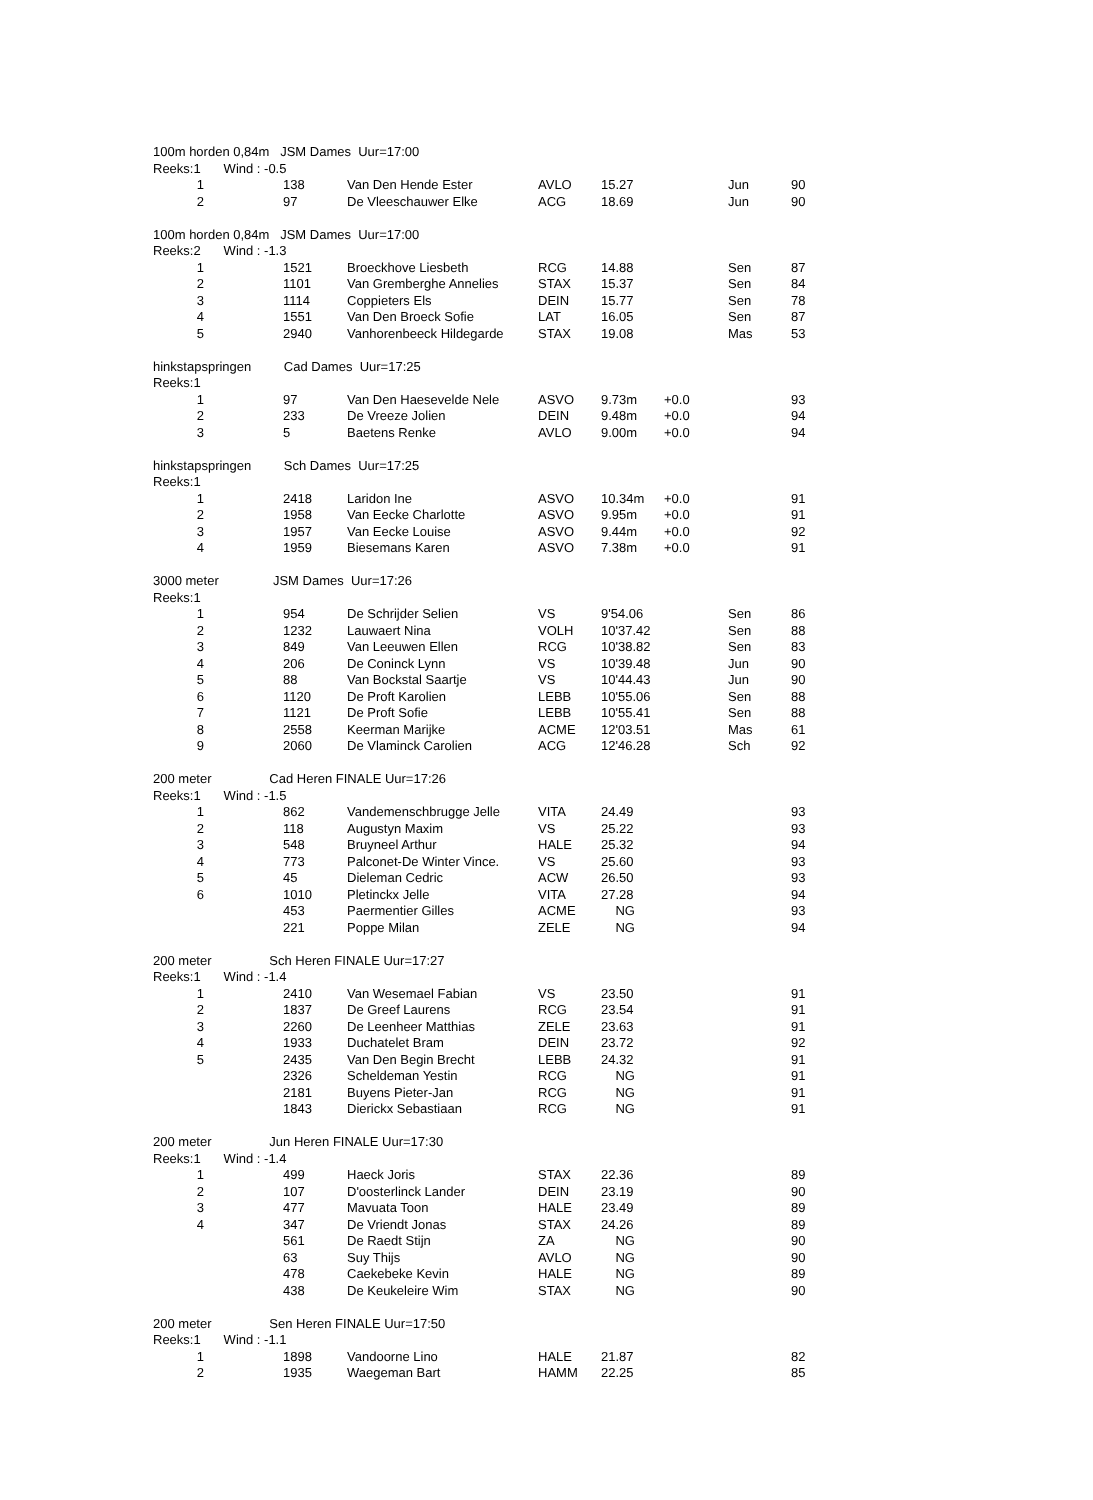| 100m horden 0,84m JSM Dames Uur=17:00 | | | | | | | | |
| Reeks:1 | Wind : -0.5 | | | | | | | |
| 1 | | 138 | Van Den Hende Ester | AVLO | 15.27 | | Jun | 90 |
| 2 | | 97 | De Vleeschauwer Elke | ACG | 18.69 | | Jun | 90 |
| 100m horden 0,84m JSM Dames Uur=17:00 | | | | | | | | |
| Reeks:2 | Wind : -1.3 | | | | | | | |
| 1 | | 1521 | Broeckhove Liesbeth | RCG | 14.88 | | Sen | 87 |
| 2 | | 1101 | Van Gremberghe Annelies | STAX | 15.37 | | Sen | 84 |
| 3 | | 1114 | Coppieters Els | DEIN | 15.77 | | Sen | 78 |
| 4 | | 1551 | Van Den Broeck Sofie | LAT | 16.05 | | Sen | 87 |
| 5 | | 2940 | Vanhorenbeeck Hildegarde | STAX | 19.08 | | Mas | 53 |
| hinkstapspringen Cad Dames Uur=17:25 | | | | | | | | |
| Reeks:1 | | | | | | | | |
| 1 | | 97 | Van Den Haesevelde Nele | ASVO | 9.73m | +0.0 | | 93 |
| 2 | | 233 | De Vreeze Jolien | DEIN | 9.48m | +0.0 | | 94 |
| 3 | | 5 | Baetens Renke | AVLO | 9.00m | +0.0 | | 94 |
| hinkstapspringen Sch Dames Uur=17:25 | | | | | | | | |
| Reeks:1 | | | | | | | | |
| 1 | | 2418 | Laridon Ine | ASVO | 10.34m | +0.0 | | 91 |
| 2 | | 1958 | Van Eecke Charlotte | ASVO | 9.95m | +0.0 | | 91 |
| 3 | | 1957 | Van Eecke Louise | ASVO | 9.44m | +0.0 | | 92 |
| 4 | | 1959 | Biesemans Karen | ASVO | 7.38m | +0.0 | | 91 |
| 3000 meter JSM Dames Uur=17:26 | | | | | | | | |
| Reeks:1 | | | | | | | | |
| 1 | | 954 | De Schrijder Selien | VS | 9'54.06 | | Sen | 86 |
| 2 | | 1232 | Lauwaert Nina | VOLH | 10'37.42 | | Sen | 88 |
| 3 | | 849 | Van Leeuwen Ellen | RCG | 10'38.82 | | Sen | 83 |
| 4 | | 206 | De Coninck Lynn | VS | 10'39.48 | | Jun | 90 |
| 5 | | 88 | Van Bockstal Saartje | VS | 10'44.43 | | Jun | 90 |
| 6 | | 1120 | De Proft Karolien | LEBB | 10'55.06 | | Sen | 88 |
| 7 | | 1121 | De Proft Sofie | LEBB | 10'55.41 | | Sen | 88 |
| 8 | | 2558 | Keerman Marijke | ACME | 12'03.51 | | Mas | 61 |
| 9 | | 2060 | De Vlaminck Carolien | ACG | 12'46.28 | | Sch | 92 |
| 200 meter Cad Heren FINALE Uur=17:26 | | | | | | | | |
| Reeks:1 | Wind : -1.5 | | | | | | | |
| 1 | | 862 | Vandemenschbrugge Jelle | VITA | 24.49 | | | 93 |
| 2 | | 118 | Augustyn Maxim | VS | 25.22 | | | 93 |
| 3 | | 548 | Bruyneel Arthur | HALE | 25.32 | | | 94 |
| 4 | | 773 | Palconet-De Winter Vince. | VS | 25.60 | | | 93 |
| 5 | | 45 | Dieleman Cedric | ACW | 26.50 | | | 93 |
| 6 | | 1010 | Pletinckx Jelle | VITA | 27.28 | | | 94 |
| | | 453 | Paermentier Gilles | ACME | NG | | | 93 |
| | | 221 | Poppe Milan | ZELE | NG | | | 94 |
| 200 meter Sch Heren FINALE Uur=17:27 | | | | | | | | |
| Reeks:1 | Wind : -1.4 | | | | | | | |
| 1 | | 2410 | Van Wesemael Fabian | VS | 23.50 | | | 91 |
| 2 | | 1837 | De Greef Laurens | RCG | 23.54 | | | 91 |
| 3 | | 2260 | De Leenheer Matthias | ZELE | 23.63 | | | 91 |
| 4 | | 1933 | Duchatelet Bram | DEIN | 23.72 | | | 92 |
| 5 | | 2435 | Van Den Begin Brecht | LEBB | 24.32 | | | 91 |
| | | 2326 | Scheldeman Yestin | RCG | NG | | | 91 |
| | | 2181 | Buyens Pieter-Jan | RCG | NG | | | 91 |
| | | 1843 | Dierickx Sebastiaan | RCG | NG | | | 91 |
| 200 meter Jun Heren FINALE Uur=17:30 | | | | | | | | |
| Reeks:1 | Wind : -1.4 | | | | | | | |
| 1 | | 499 | Haeck Joris | STAX | 22.36 | | | 89 |
| 2 | | 107 | D'oosterlinck Lander | DEIN | 23.19 | | | 90 |
| 3 | | 477 | Mavuata Toon | HALE | 23.49 | | | 89 |
| 4 | | 347 | De Vriendt Jonas | STAX | 24.26 | | | 89 |
| | | 561 | De Raedt Stijn | ZA | NG | | | 90 |
| | | 63 | Suy Thijs | AVLO | NG | | | 90 |
| | | 478 | Caekebeke Kevin | HALE | NG | | | 89 |
| | | 438 | De Keukeleire Wim | STAX | NG | | | 90 |
| 200 meter Sen Heren FINALE Uur=17:50 | | | | | | | | |
| Reeks:1 | Wind : -1.1 | | | | | | | |
| 1 | | 1898 | Vandoorne Lino | HALE | 21.87 | | | 82 |
| 2 | | 1935 | Waegeman Bart | HAMM | 22.25 | | | 85 |